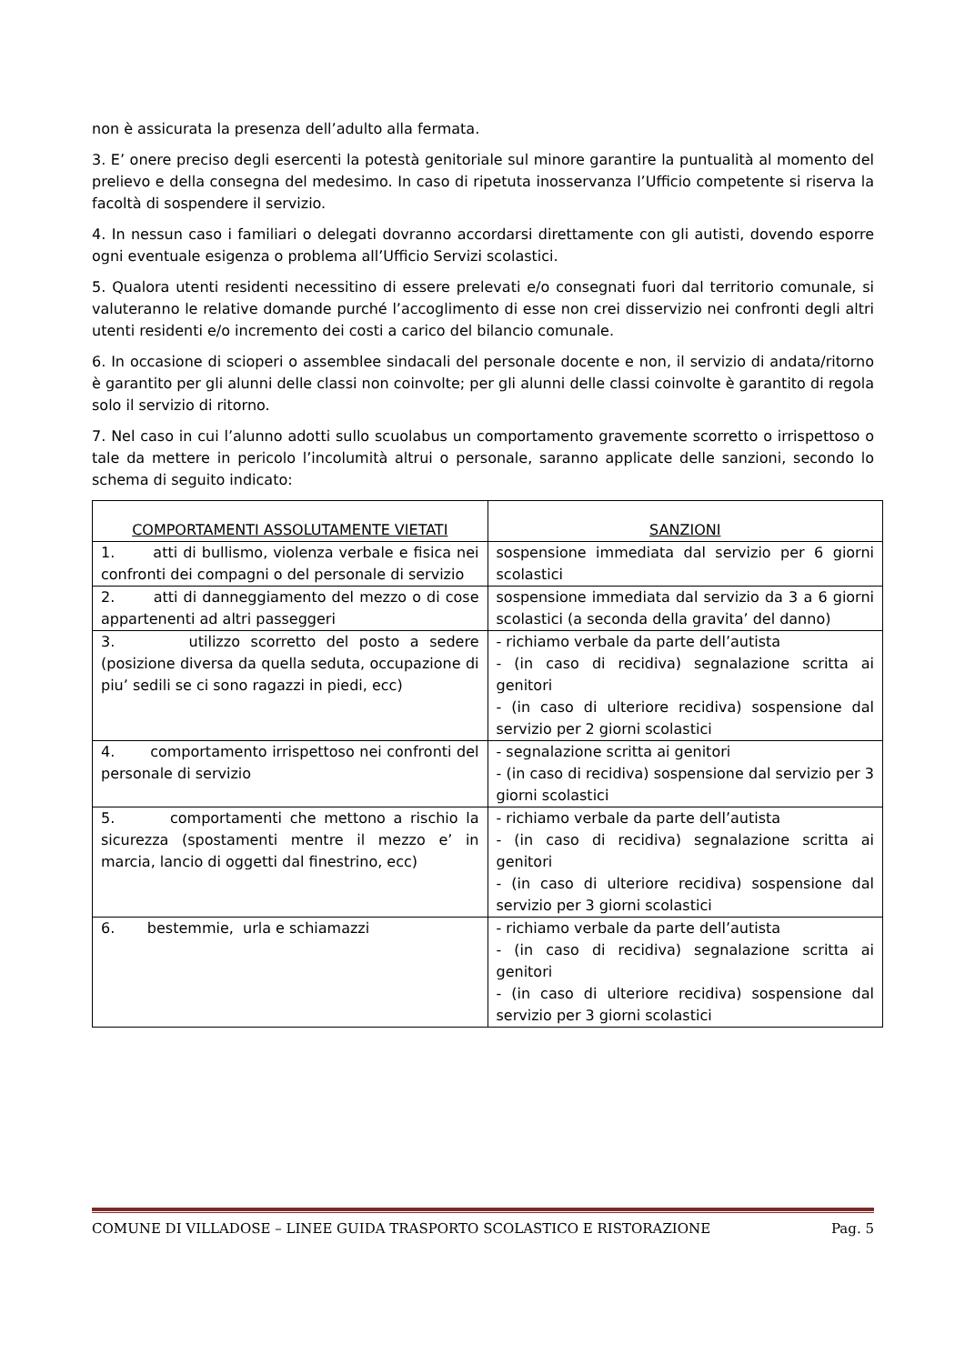non è assicurata la presenza dell’adulto alla fermata.
3. E’ onere preciso degli esercenti la potestà genitoriale sul minore garantire la puntualità al momento del prelievo e della consegna del medesimo. In caso di ripetuta inosservanza l’Ufficio competente si riserva la facoltà di sospendere il servizio.
4. In nessun caso i familiari o delegati dovranno accordarsi direttamente con gli autisti, dovendo esporre ogni eventuale esigenza o problema all’Ufficio Servizi scolastici.
5. Qualora utenti residenti necessitino di essere prelevati e/o consegnati fuori dal territorio comunale, si valuteranno le relative domande purché l’accoglimento di esse non crei disservizio nei confronti degli altri utenti residenti e/o incremento dei costi a carico del bilancio comunale.
6. In occasione di scioperi o assemblee sindacali del personale docente e non, il servizio di andata/ritorno è garantito per gli alunni delle classi non coinvolte; per gli alunni delle classi coinvolte è garantito di regola solo il servizio di ritorno.
7. Nel caso in cui l’alunno adotti sullo scuolabus un comportamento gravemente scorretto o irrispettoso o tale da mettere in pericolo l’incolumità altrui o personale, saranno applicate delle sanzioni, secondo lo schema di seguito indicato:
| COMPORTAMENTI ASSOLUTAMENTE VIETATI | SANZIONI |
| --- | --- |
| 1. atti di bullismo, violenza verbale e fisica nei confronti dei compagni o del personale di servizio | sospensione immediata dal servizio per 6 giorni scolastici |
| 2. atti di danneggiamento del mezzo o di cose appartenenti ad altri passeggeri | sospensione immediata dal servizio da 3 a 6 giorni scolastici (a seconda della gravita’ del danno) |
| 3. utilizzo scorretto del posto a sedere (posizione diversa da quella seduta, occupazione di piu’ sedili se ci sono ragazzi in piedi, ecc) | - richiamo verbale da parte dell’autista - (in caso di recidiva) segnalazione scritta ai genitori - (in caso di ulteriore recidiva) sospensione dal servizio per 2 giorni scolastici |
| 4. comportamento irrispettoso nei confronti del personale di servizio | - segnalazione scritta ai genitori - (in caso di recidiva) sospensione dal servizio per 3 giorni scolastici |
| 5. comportamenti che mettono a rischio la sicurezza (spostamenti mentre il mezzo e’ in marcia, lancio di oggetti dal finestrino, ecc) | - richiamo verbale da parte dell’autista - (in caso di recidiva) segnalazione scritta ai genitori - (in caso di ulteriore recidiva) sospensione dal servizio per 3 giorni scolastici |
| 6. bestemmie, urla e schiamazzi | - richiamo verbale da parte dell’autista - (in caso di recidiva) segnalazione scritta ai genitori - (in caso di ulteriore recidiva) sospensione dal servizio per 3 giorni scolastici |
COMUNE DI VILLADOSE – LINEE GUIDA TRASPORTO SCOLASTICO E RISTORAZIONE Pag. 5